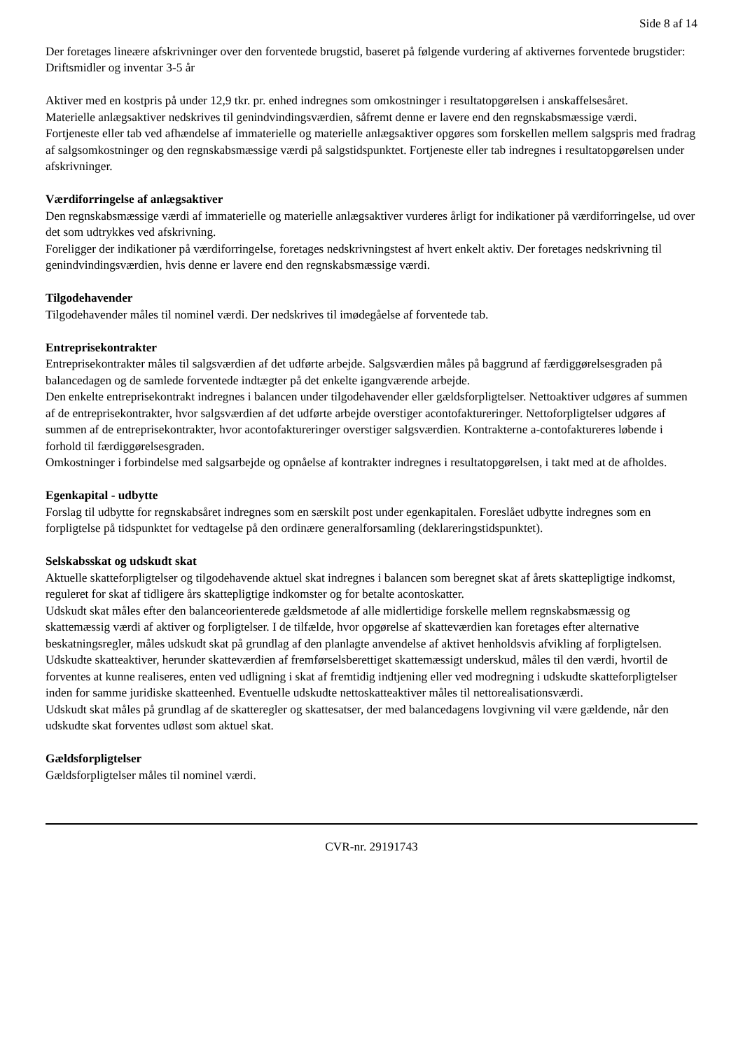Side 8 af 14
Der foretages lineære afskrivninger over den forventede brugstid, baseret på følgende vurdering af aktivernes forventede brugstider:
Driftsmidler og inventar 3-5 år
Aktiver med en kostpris på under 12,9 tkr. pr. enhed indregnes som omkostninger i resultatopgørelsen i anskaffelsesåret.
Materielle anlægsaktiver nedskrives til genindvindingsværdien, såfremt denne er lavere end den regnskabsmæssige værdi.
Fortjeneste eller tab ved afhændelse af immaterielle og materielle anlægsaktiver opgøres som forskellen mellem salgspris med fradrag af salgsomkostninger og den regnskabsmæssige værdi på salgstidspunktet. Fortjeneste eller tab indregnes i resultatopgørelsen under afskrivninger.
Værdiforringelse af anlægsaktiver
Den regnskabsmæssige værdi af immaterielle og materielle anlægsaktiver vurderes årligt for indikationer på værdiforringelse, ud over det som udtrykkes ved afskrivning.
Foreligger der indikationer på værdiforringelse, foretages nedskrivningstest af hvert enkelt aktiv. Der foretages nedskrivning til genindvindingsværdien, hvis denne er lavere end den regnskabsmæssige værdi.
Tilgodehavender
Tilgodehavender måles til nominel værdi. Der nedskrives til imødegåelse af forventede tab.
Entreprisekontrakter
Entreprisekontrakter måles til salgsværdien af det udførte arbejde. Salgsværdien måles på baggrund af færdiggørelsesgraden på balancedagen og de samlede forventede indtægter på det enkelte igangværende arbejde.
Den enkelte entreprisekontrakt indregnes i balancen under tilgodehavender eller gældsforpligtelser. Nettoaktiver udgøres af summen af de entreprisekontrakter, hvor salgsværdien af det udførte arbejde overstiger acontofaktureringer. Nettoforpligtelser udgøres af summen af de entreprisekontrakter, hvor acontofaktureringer overstiger salgsværdien. Kontrakterne a-contofaktureres løbende i forhold til færdiggørelsesgraden.
Omkostninger i forbindelse med salgsarbejde og opnåelse af kontrakter indregnes i resultatopgørelsen, i takt med at de afholdes.
Egenkapital - udbytte
Forslag til udbytte for regnskabsåret indregnes som en særskilt post under egenkapitalen. Foreslået udbytte indregnes som en forpligtelse på tidspunktet for vedtagelse på den ordinære generalforsamling (deklareringstidspunktet).
Selskabsskat og udskudt skat
Aktuelle skatteforpligtelser og tilgodehavende aktuel skat indregnes i balancen som beregnet skat af årets skattepligtige indkomst, reguleret for skat af tidligere års skattepligtige indkomster og for betalte acontoskatter.
Udskudt skat måles efter den balanceorienterede gældsmetode af alle midlertidige forskelle mellem regnskabsmæssig og skattemæssig værdi af aktiver og forpligtelser. I de tilfælde, hvor opgørelse af skatteværdien kan foretages efter alternative beskatningsregler, måles udskudt skat på grundlag af den planlagte anvendelse af aktivet henholdsvis afvikling af forpligtelsen.
Udskudte skatteaktiver, herunder skatteværdien af fremførselsberettiget skattemæssigt underskud, måles til den værdi, hvortil de forventes at kunne realiseres, enten ved udligning i skat af fremtidig indtjening eller ved modregning i udskudte skatteforpligtelser inden for samme juridiske skatteenhed. Eventuelle udskudte nettoskatteaktiver måles til nettorealisationsværdi.
Udskudt skat måles på grundlag af de skatteregler og skattesatser, der med balancedagens lovgivning vil være gældende, når den udskudte skat forventes udløst som aktuel skat.
Gældsforpligtelser
Gældsforpligtelser måles til nominel værdi.
CVR-nr. 29191743